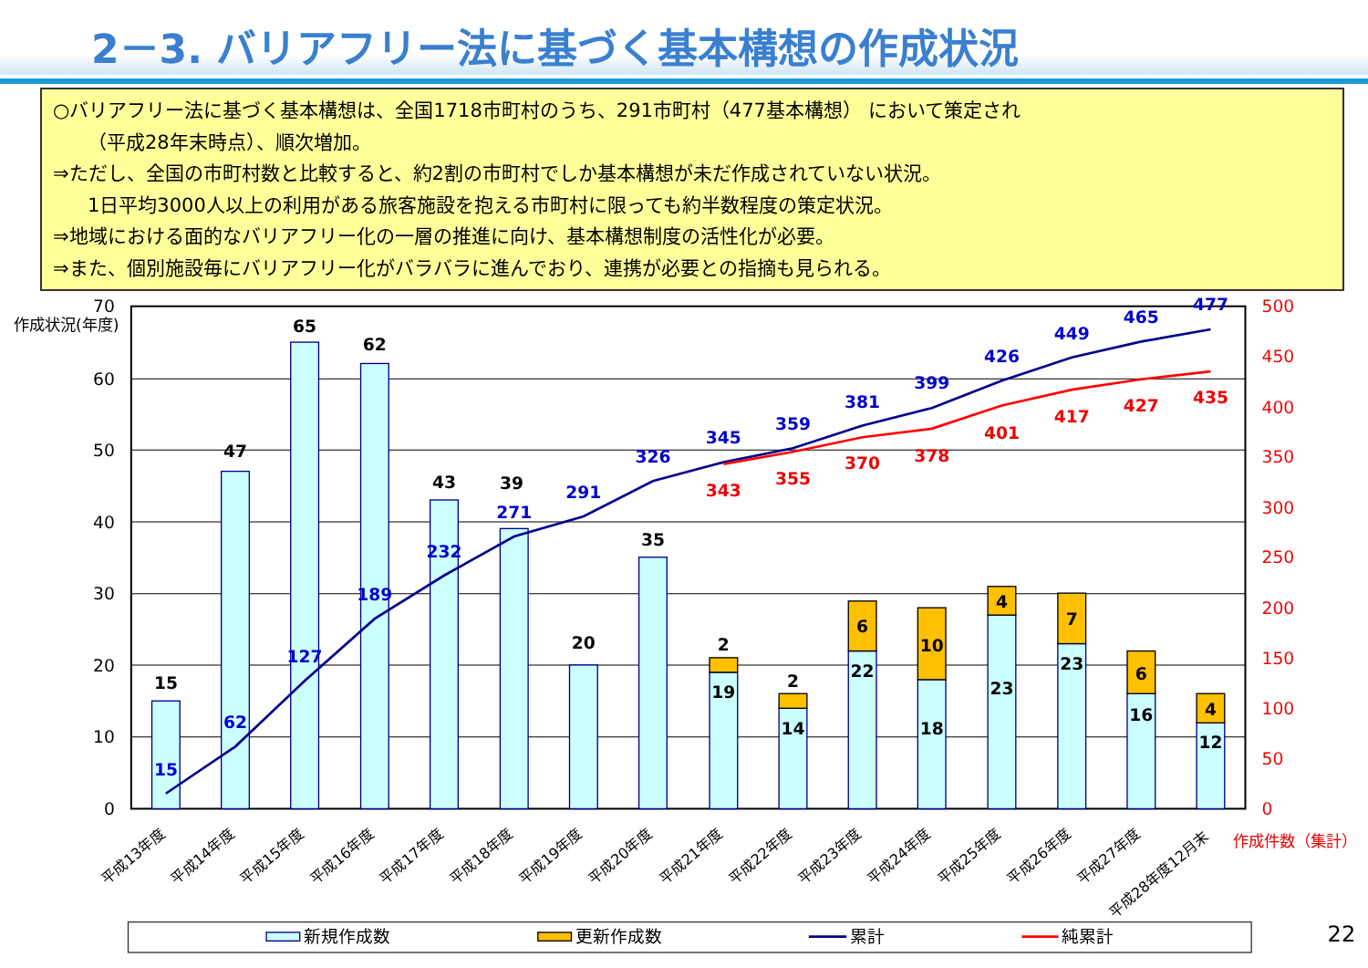2－3. バリアフリー法に基づく基本構想の作成状況
○バリアフリー法に基づく基本構想は、全国1718市町村のうち、291市町村（477基本構想） において策定され
（平成28年末時点）、順次増加。
⇒ただし、全国の市町村数と比較すると、約2割の市町村でしか基本構想が未だ作成されていない状況。
1日平均3000人以上の利用がある旅客施設を抱える市町村に限っても約半数程度の策定状況。
⇒地域における面的なバリアフリー化の一層の推進に向け、基本構想制度の活性化が必要。
⇒また、個別施設毎にバリアフリー化がバラバラに進んでおり、連携が必要との指摘も見られる。
0
10
20
30
40
50
60
70
作成状況(年度)
0
50
100
150
200
250
300
350
400
450
500
作成件数（集計）
15
47
65
62
43
39
20
35
2
2
6
10
4
7
6
4
19
14
22
18
23
23
16
12
15
62
127
189
232
271
291
326
345
359
381
399
426
449
465
477
343
355
370
378
401
417
427
435
平成13年度
平成14年度
平成15年度
平成16年度
平成17年度
平成18年度
平成19年度
平成20年度
平成21年度
平成22年度
平成23年度
平成24年度
平成25年度
平成26年度
平成27年度
平成28年度12月末
新規作成数
更新作成数
累計
純累計
22